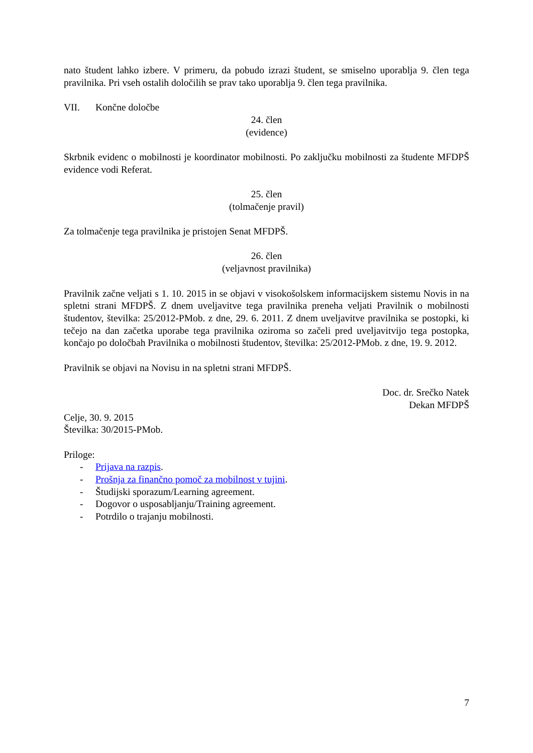nato študent lahko izbere. V primeru, da pobudo izrazi študent, se smiselno uporablja 9. člen tega pravilnika. Pri vseh ostalih določilih se prav tako uporablja 9. člen tega pravilnika.
VII. Končne določbe
24. člen
(evidence)
Skrbnik evidenc o mobilnosti je koordinator mobilnosti. Po zaključku mobilnosti za študente MFDPŠ evidence vodi Referat.
25. člen
(tolmačenje pravil)
Za tolmačenje tega pravilnika je pristojen Senat MFDPŠ.
26. člen
(veljavnost pravilnika)
Pravilnik začne veljati s 1. 10. 2015 in se objavi v visokošolskem informacijskem sistemu Novis in na spletni strani MFDPŠ. Z dnem uveljavitve tega pravilnika preneha veljati Pravilnik o mobilnosti študentov, številka: 25/2012-PMob. z dne, 29. 6. 2011. Z dnem uveljavitve pravilnika se postopki, ki tečejo na dan začetka uporabe tega pravilnika oziroma so začeli pred uveljavitvijo tega postopka, končajo po določbah Pravilnika o mobilnosti študentov, številka: 25/2012-PMob. z dne, 19. 9. 2012.
Pravilnik se objavi na Novisu in na spletni strani MFDPŠ.
Doc. dr. Srečko Natek
Dekan MFDPŠ
Celje, 30. 9. 2015
Številka: 30/2015-PMob.
Priloge:
- Prijava na razpis.
- Prošnja za finančno pomoč za mobilnost v tujini.
- Študijski sporazum/Learning agreement.
- Dogovor o usposabljanju/Training agreement.
- Potrdilo o trajanju mobilnosti.
7